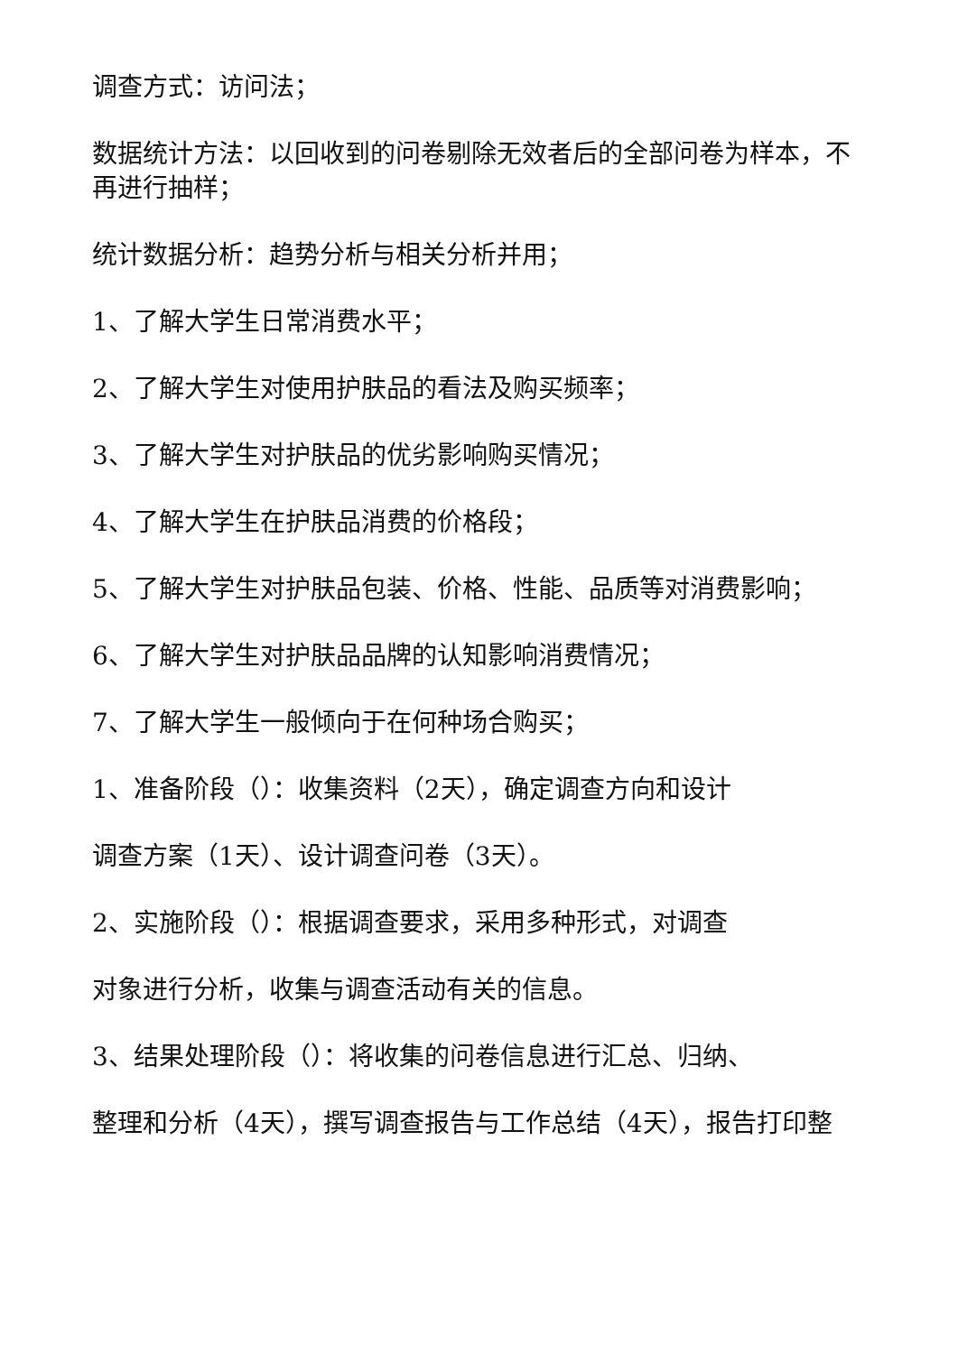调查方式：访问法；
数据统计方法：以回收到的问卷剔除无效者后的全部问卷为样本，不再进行抽样；
统计数据分析：趋势分析与相关分析并用；
1、了解大学生日常消费水平；
2、了解大学生对使用护肤品的看法及购买频率；
3、了解大学生对护肤品的优劣影响购买情况；
4、了解大学生在护肤品消费的价格段；
5、了解大学生对护肤品包装、价格、性能、品质等对消费影响；
6、了解大学生对护肤品品牌的认知影响消费情况；
7、了解大学生一般倾向于在何种场合购买；
1、准备阶段（）：收集资料（2天），确定调查方向和设计
调查方案（1天）、设计调查问卷（3天）。
2、实施阶段（）：根据调查要求，采用多种形式，对调查
对象进行分析，收集与调查活动有关的信息。
3、结果处理阶段（）：将收集的问卷信息进行汇总、归纳、
整理和分析（4天），撰写调查报告与工作总结（4天），报告打印整